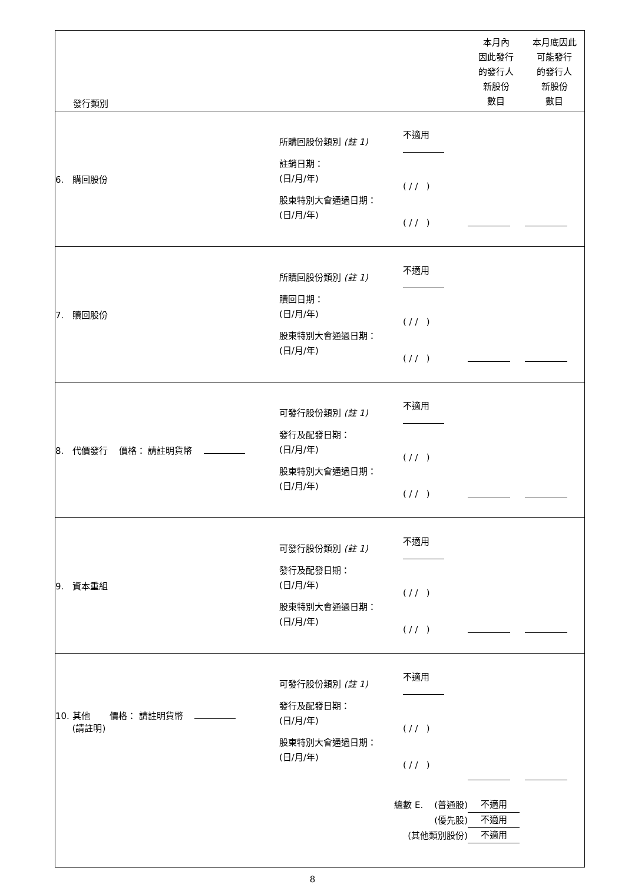| 發行類別 | | | 本月內 因此發行 的發行人 新股份 數目 | 本月底因此 可能發行 的發行人 新股份 數目 |
| 6. 購回股份 | 所購回股份類別 (註 1) 註銷日期： (日/月/年) 股東特別大會通過日期： (日/月/年) | 不適用 ( / / ) ( / / ) | | |
| 7. 贖回股份 | 所贖回股份類別 (註 1) 贖回日期： (日/月/年) 股東特別大會通過日期： (日/月/年) | 不適用 ( / / ) ( / / ) | | |
| 8. 代價發行 價格： 請註明貨幣 | 可發行股份類別 (註 1) 發行及配發日期： (日/月/年) 股東特別大會通過日期： (日/月/年) | 不適用 ( / / ) ( / / ) | | |
| 9. 資本重組 | 可發行股份類別 (註 1) 發行及配發日期： (日/月/年) 股東特別大會通過日期： (日/月/年) | 不適用 ( / / ) ( / / ) | | |
| 10. 其他 價格： 請註明貨幣 (請註明) | 可發行股份類別 (註 1) 發行及配發日期： (日/月/年) 股東特別大會通過日期： (日/月/年) | 不適用 ( / / ) ( / / ) | | |
| 總數 E. (普通股) (優先股) (其他類別股份) | | | 不適用 不適用 不適用 | |
8